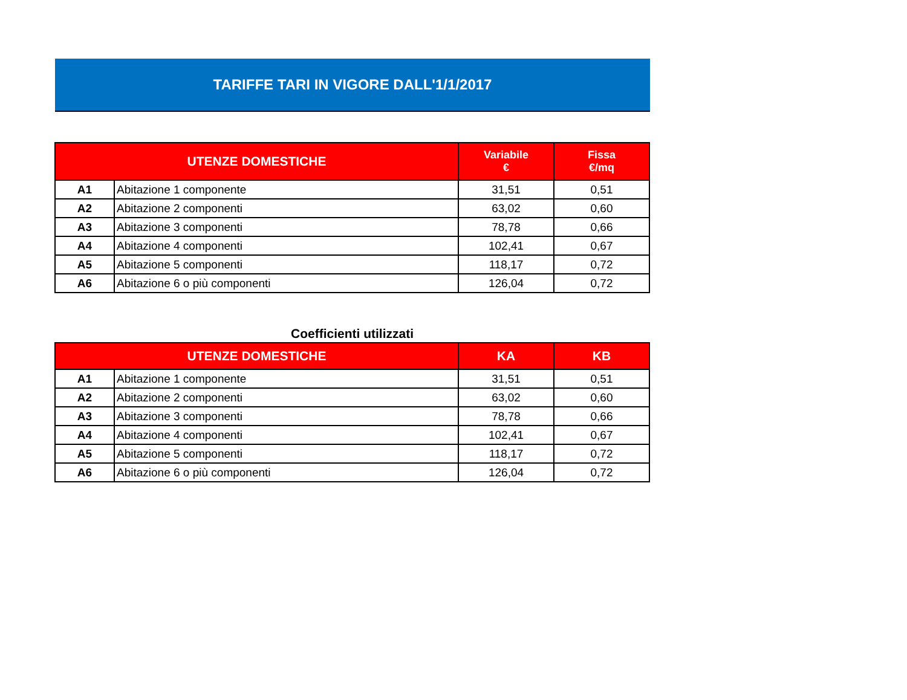TARIFFE TARI IN VIGORE DALL'1/1/2017
| UTENZE DOMESTICHE | | Variabile € | Fissa €/mq |
| --- | --- | --- | --- |
| A1 | Abitazione 1 componente | 31,51 | 0,51 |
| A2 | Abitazione 2 componenti | 63,02 | 0,60 |
| A3 | Abitazione 3 componenti | 78,78 | 0,66 |
| A4 | Abitazione 4 componenti | 102,41 | 0,67 |
| A5 | Abitazione 5 componenti | 118,17 | 0,72 |
| A6 | Abitazione 6 o più componenti | 126,04 | 0,72 |
Coefficienti utilizzati
| UTENZE DOMESTICHE | | KA | KB |
| --- | --- | --- | --- |
| A1 | Abitazione 1 componente | 31,51 | 0,51 |
| A2 | Abitazione 2 componenti | 63,02 | 0,60 |
| A3 | Abitazione 3 componenti | 78,78 | 0,66 |
| A4 | Abitazione 4 componenti | 102,41 | 0,67 |
| A5 | Abitazione 5 componenti | 118,17 | 0,72 |
| A6 | Abitazione 6 o più componenti | 126,04 | 0,72 |